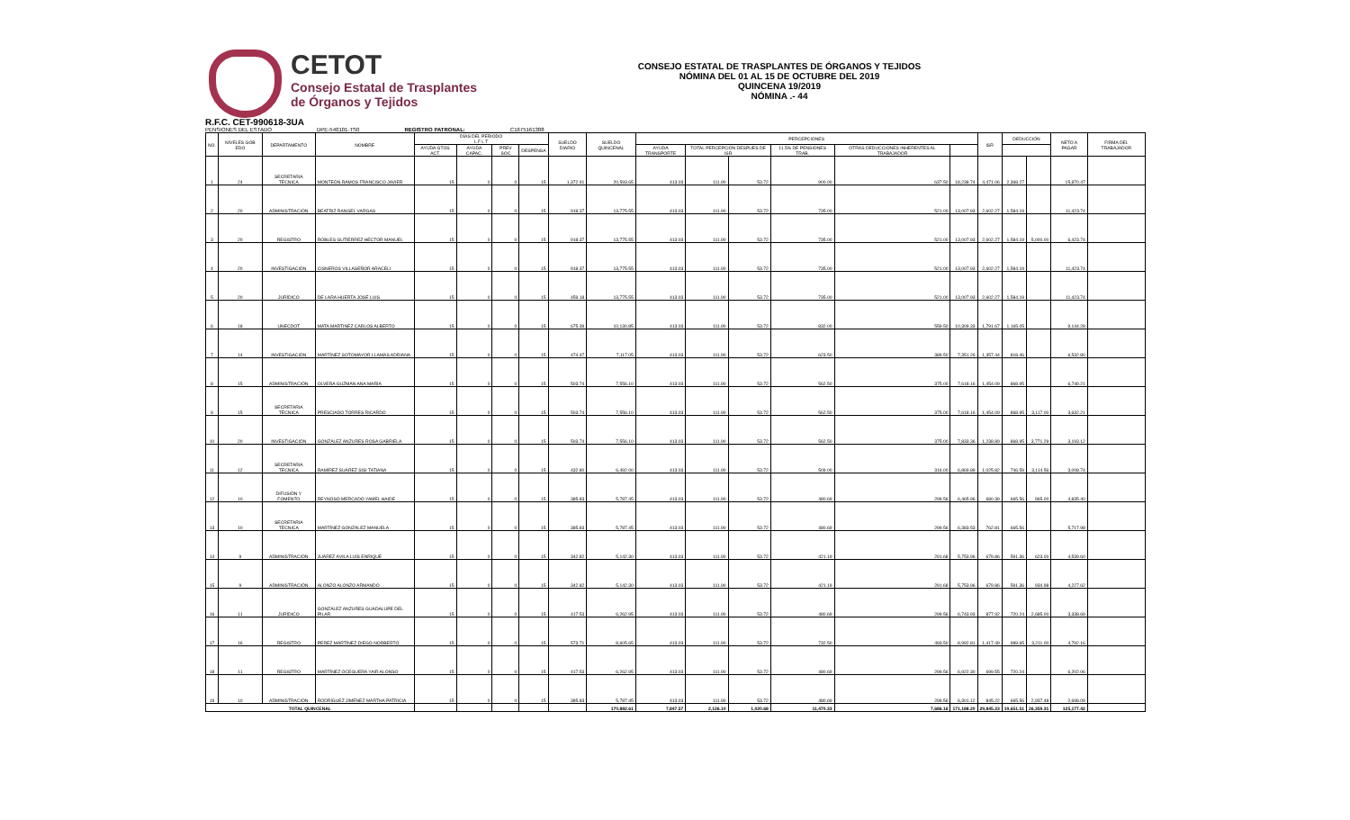CETOT
Consejo Estatal de Trasplantes
de Órganos y Tejidos
CONSEJO ESTATAL DE TRASPLANTES DE ÓRGANOS Y TEJIDOS
NÓMINA DEL 01 AL 15 DE OCTUBRE DEL 2019
QUINCENA 19/2019
NÓMINA .- 44
R.F.C. CET-990618-3UA
PENSIONES DEL ESTADO DPE-540101-TS0 REGISTRO PATRONAL: C1675161388
| NO. | NIVELES GOB EDO | DEPARTAMENTO | NOMBRE | DÍAS DEL PERIODO L F L T | | | | SUELDO DIARIO | SUELDO QUINCENAL | PERCEPCIONES | | | | | | ISR | DEDUCCIÓN | | NETO A PAGAR | FIRMA DEL TRABAJADOR |
| --- | --- | --- | --- | --- | --- | --- | --- | --- | --- | --- | --- | --- | --- | --- | --- | --- | --- | --- | --- | --- |
| | | | | AYUDA GTOS ACT. | AYUDA CAPAC. | PREV SOC | DESPENSA | | | AYUDA TRANSPORTE | TOTAL PERCEPCIÓN DESPUES DE ISR | | 11.5% DE PENSIONES TRAB. | OTRAS DEDUCCIONES INHERENTES AL TRABAJADOR | | | | | | |
| 1 | 24 | SECRETARIA TÉCNICA | MONTEÓN RAMOS FRANCISCO JAVIER | 15 | 0 | 0 | 15 | 1,372.91 | 20,593.65 | 413.03 | 111.90 | 53.72 | 900.00 | 637.50 | 18,238.74 | 4,471.06 | 2,368.27 | | 15,870.47 | |
| 2 | 20 | ADMINISTRACIÓN | BEATRIZ RANGEL VARGAS | 15 | 0 | 0 | 15 | 918.37 | 13,775.55 | 413.03 | 111.90 | 53.72 | 735.00 | 521.00 | 13,007.93 | 2,602.27 | 1,584.19 | | 11,423.74 | |
| 3 | 20 | REGISTRO | ROBLES GUTIÉRREZ HÉCTOR MANUEL | 15 | 0 | 0 | 15 | 918.37 | 13,775.55 | 413.03 | 111.90 | 53.72 | 735.00 | 521.00 | 13,007.93 | 2,602.27 | 1,584.19 | 5,000.00 | 6,423.74 | |
| 4 | 20 | INVESTIGACIÓN | CISNEROS VILLASEÑOR ARACELI | 15 | 0 | 0 | 15 | 918.37 | 13,775.55 | 413.03 | 111.90 | 53.72 | 735.00 | 521.00 | 13,007.93 | 2,602.27 | 1,584.19 | | 11,423.74 | |
| 5 | 20 | JURÍDICO | DE LARA HUERTA JOSÉ LUIS | 15 | 0 | 0 | 15 | 459.18 | 13,775.55 | 413.03 | 111.90 | 53.72 | 735.00 | 521.00 | 13,007.93 | 2,602.27 | 1,584.19 | | 11,423.74 | |
| 6 | 18 | UNECDOT | MATA MARTINEZ CARLOS ALBERTO | 15 | 0 | 0 | 15 | 675.39 | 10,130.85 | 413.03 | 111.90 | 53.72 | 832.00 | 559.50 | 10,309.33 | 1,791.67 | 1,165.05 | | 9,144.28 | |
| 7 | 14 | INVESTIGACIÓN | MARTÍNEZ SOTOMAYOR LLAMAS ADRIANA | 15 | 0 | 0 | 15 | 474.47 | 7,117.05 | 413.03 | 111.90 | 53.72 | 623.50 | 389.50 | 7,351.26 | 1,357.44 | 818.46 | | 6,532.80 | |
| 8 | 15 | ADMINISTRACIÓN | OLVERA GUZMÁN ANA MARÍA | 15 | 0 | 0 | 15 | 503.74 | 7,556.10 | 413.03 | 111.90 | 53.72 | 562.50 | 375.00 | 7,618.16 | 1,454.09 | 868.95 | | 6,749.21 | |
| 9 | 15 | SECRETARIA TÉCNICA | PRESCIADO TORRES RICARDO | 15 | 0 | 0 | 15 | 503.74 | 7,556.10 | 413.03 | 111.90 | 53.72 | 562.50 | 375.00 | 7,618.16 | 1,454.09 | 868.95 | 3,117.00 | 3,632.21 | |
| 10 | 20 | INVESTIGACIÓN | GONZÁLEZ ANZURES ROSA GABRIELA | 15 | 0 | 0 | 15 | 503.74 | 7,556.10 | 413.03 | 111.90 | 53.72 | 562.50 | 375.00 | 7,833.36 | 1,238.89 | 868.95 | 3,771.29 | 3,193.12 | |
| 11 | 12 | SECRETARIA TÉCNICA | RAMÍREZ SUÁREZ SISI TATIANA | 15 | 0 | 0 | 15 | 432.80 | 6,492.00 | 413.03 | 111.90 | 53.72 | 509.00 | 316.00 | 6,869.89 | 1,025.82 | 746.59 | 3,114.56 | 3,008.74 | |
| 12 | 10 | DIFUSIÓN Y FOMENTO | REYNOSO MERCADO YAMEL HAIDE | 15 | 0 | 0 | 15 | 385.83 | 5,787.45 | 413.03 | 111.90 | 53.72 | 480.69 | 299.56 | 6,465.96 | 680.39 | 665.56 | 965.00 | 4,835.40 | |
| 13 | 10 | SECRETARIA TÉCNICA | MARTÍNEZ GONZÁLEZ MANUELA | 15 | 0 | 0 | 15 | 385.83 | 5,787.45 | 413.03 | 111.90 | 53.72 | 480.69 | 299.56 | 6,383.53 | 762.81 | 665.56 | | 5,717.98 | |
| 14 | 9 | ADMINISTRACIÓN | JUÁREZ ÁVILA LUÍS ENRIQUE | 15 | 0 | 0 | 15 | 342.82 | 5,142.30 | 413.03 | 111.90 | 53.72 | 421.19 | 291.68 | 5,753.96 | 679.86 | 591.36 | 623.00 | 4,539.60 | |
| 15 | 9 | ADMINISTRACIÓN | ALONZO ALONZO ARMANDO | 15 | 0 | 0 | 15 | 342.82 | 5,142.30 | 413.03 | 111.90 | 53.72 | 421.19 | 291.68 | 5,753.96 | 679.86 | 591.36 | 934.98 | 4,227.62 | |
| 16 | 11 | JURÍDICO | GONZÁLEZ ANZURES GUADALUPE DEL PILAR | 15 | 0 | 0 | 15 | 417.53 | 6,262.95 | 413.03 | 111.90 | 53.72 | 480.69 | 299.56 | 6,743.93 | 877.92 | 720.24 | 2,685.00 | 3,338.69 | |
| 17 | 16 | REGISTRO | PEREZ MARTÍNEZ DIEGO NORBERTO | 15 | 0 | 0 | 15 | 573.71 | 8,605.65 | 413.03 | 111.90 | 53.72 | 732.50 | 493.50 | 8,992.81 | 1,417.49 | 989.65 | 3,211.00 | 4,792.16 | |
| 18 | 11 | REGISTRO | MARTÍNEZ OCEGUERA YAIR ALONSO | 15 | 0 | 0 | 15 | 417.53 | 6,262.95 | 413.03 | 111.90 | 53.72 | 480.69 | 299.56 | 6,922.30 | 699.55 | 720.24 | | 6,202.06 | |
| 19 | 10 | ADMINISTRACIÓN | RODRÍGUEZ JIMÉNEZ MARTHA PATRICIA | 15 | 0 | 0 | 15 | 385.83 | 5,787.45 | 413.03 | 111.90 | 53.72 | 480.69 | 299.56 | 6,301.12 | 845.22 | 665.56 | 2,937.48 | 2,698.09 | |
| TOTAL QUINCENAL | | | | | | | | | 170,882.61 | 7,847.57 | 2,126.10 | 1,020.68 | 11,470.33 | 7,686.16 | 171,188.20 | 29,845.23 | 19,651.51 | 26,359.31 | 125,177.42 | |